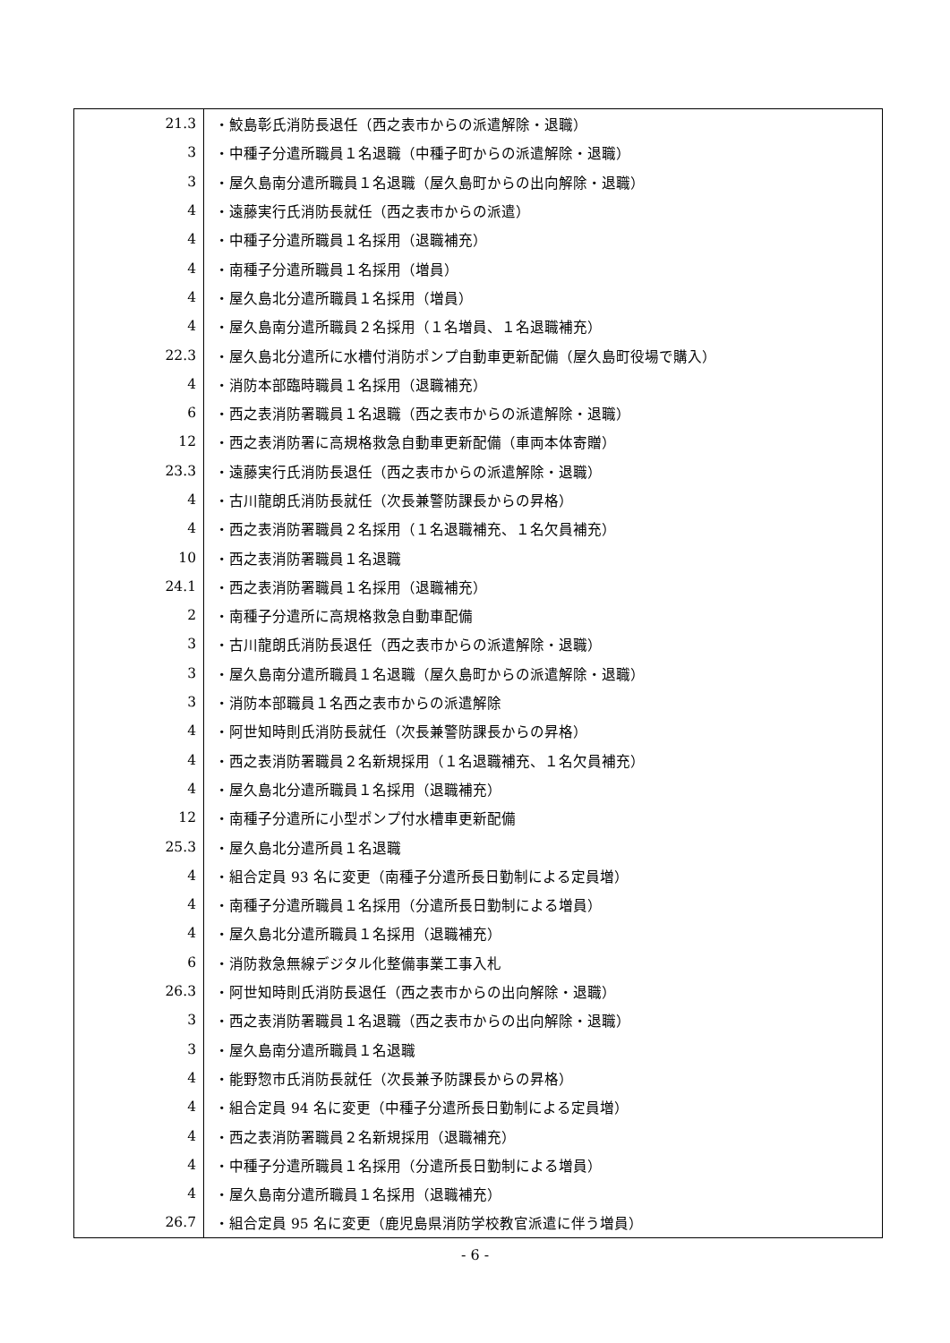| 21.3 | ・鮫島彰氏消防長退任（西之表市からの派遣解除・退職） |
| 3 | ・中種子分遣所職員１名退職（中種子町からの派遣解除・退職） |
| 3 | ・屋久島南分遣所職員１名退職（屋久島町からの出向解除・退職） |
| 4 | ・遠藤実行氏消防長就任（西之表市からの派遣） |
| 4 | ・中種子分遣所職員１名採用（退職補充） |
| 4 | ・南種子分遣所職員１名採用（増員） |
| 4 | ・屋久島北分遣所職員１名採用（増員） |
| 4 | ・屋久島南分遣所職員２名採用（１名増員、１名退職補充） |
| 22.3 | ・屋久島北分遣所に水槽付消防ポンプ自動車更新配備（屋久島町役場で購入） |
| 4 | ・消防本部臨時職員１名採用（退職補充） |
| 6 | ・西之表消防署職員１名退職（西之表市からの派遣解除・退職） |
| 12 | ・西之表消防署に高規格救急自動車更新配備（車両本体寄贈） |
| 23.3 | ・遠藤実行氏消防長退任（西之表市からの派遣解除・退職） |
| 4 | ・古川龍朗氏消防長就任（次長兼警防課長からの昇格） |
| 4 | ・西之表消防署職員２名採用（１名退職補充、１名欠員補充） |
| 10 | ・西之表消防署職員１名退職 |
| 24.1 | ・西之表消防署職員１名採用（退職補充） |
| 2 | ・南種子分遣所に高規格救急自動車配備 |
| 3 | ・古川龍朗氏消防長退任（西之表市からの派遣解除・退職） |
| 3 | ・屋久島南分遣所職員１名退職（屋久島町からの派遣解除・退職） |
| 3 | ・消防本部職員１名西之表市からの派遣解除 |
| 4 | ・阿世知時則氏消防長就任（次長兼警防課長からの昇格） |
| 4 | ・西之表消防署職員２名新規採用（１名退職補充、１名欠員補充） |
| 4 | ・屋久島北分遣所職員１名採用（退職補充） |
| 12 | ・南種子分遣所に小型ポンプ付水槽車更新配備 |
| 25.3 | ・屋久島北分遣所員１名退職 |
| 4 | ・組合定員 93 名に変更（南種子分遣所長日勤制による定員増） |
| 4 | ・南種子分遣所職員１名採用（分遣所長日勤制による増員） |
| 4 | ・屋久島北分遣所職員１名採用（退職補充） |
| 6 | ・消防救急無線デジタル化整備事業工事入札 |
| 26.3 | ・阿世知時則氏消防長退任（西之表市からの出向解除・退職） |
| 3 | ・西之表消防署職員１名退職（西之表市からの出向解除・退職） |
| 3 | ・屋久島南分遣所職員１名退職 |
| 4 | ・能野惣市氏消防長就任（次長兼予防課長からの昇格） |
| 4 | ・組合定員 94 名に変更（中種子分遣所長日勤制による定員増） |
| 4 | ・西之表消防署職員２名新規採用（退職補充） |
| 4 | ・中種子分遣所職員１名採用（分遣所長日勤制による増員） |
| 4 | ・屋久島南分遣所職員１名採用（退職補充） |
| 26.7 | ・組合定員 95 名に変更（鹿児島県消防学校教官派遣に伴う増員） |
- 6 -